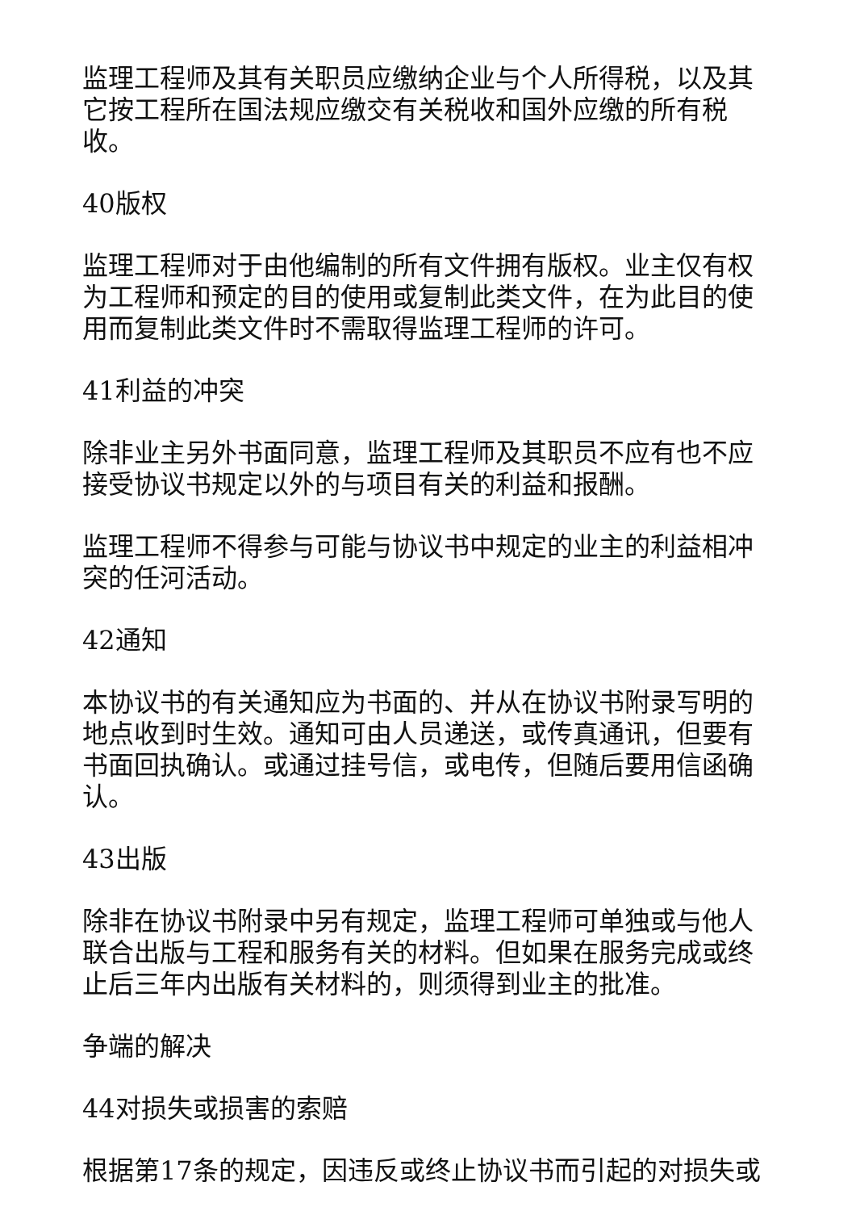监理工程师及其有关职员应缴纳企业与个人所得税，以及其它按工程所在国法规应缴交有关税收和国外应缴的所有税收。
40版权
监理工程师对于由他编制的所有文件拥有版权。业主仅有权为工程师和预定的目的使用或复制此类文件，在为此目的使用而复制此类文件时不需取得监理工程师的许可。
41利益的冲突
除非业主另外书面同意，监理工程师及其职员不应有也不应接受协议书规定以外的与项目有关的利益和报酬。
监理工程师不得参与可能与协议书中规定的业主的利益相冲突的任河活动。
42通知
本协议书的有关通知应为书面的、并从在协议书附录写明的地点收到时生效。通知可由人员递送，或传真通讯，但要有书面回执确认。或通过挂号信，或电传，但随后要用信函确认。
43出版
除非在协议书附录中另有规定，监理工程师可单独或与他人联合出版与工程和服务有关的材料。但如果在服务完成或终止后三年内出版有关材料的，则须得到业主的批准。
争端的解决
44对损失或损害的索赔
根据第17条的规定，因违反或终止协议书而引起的对损失或